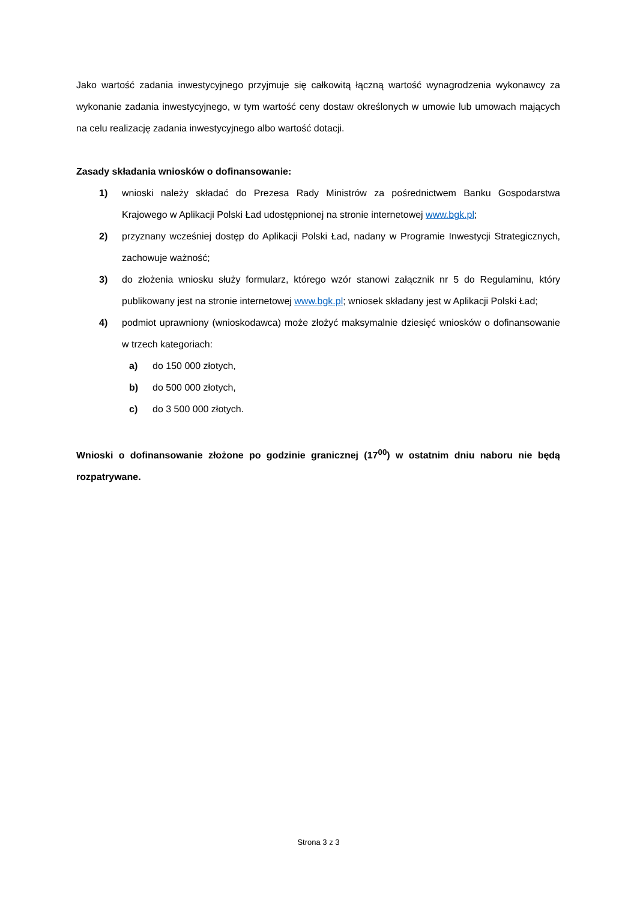Jako wartość zadania inwestycyjnego przyjmuje się całkowitą łączną wartość wynagrodzenia wykonawcy za wykonanie zadania inwestycyjnego, w tym wartość ceny dostaw określonych w umowie lub umowach mających na celu realizację zadania inwestycyjnego albo wartość dotacji.
Zasady składania wniosków o dofinansowanie:
1) wnioski należy składać do Prezesa Rady Ministrów za pośrednictwem Banku Gospodarstwa Krajowego w Aplikacji Polski Ład udostępnionej na stronie internetowej www.bgk.pl;
2) przyznany wcześniej dostęp do Aplikacji Polski Ład, nadany w Programie Inwestycji Strategicznych, zachowuje ważność;
3) do złożenia wniosku służy formularz, którego wzór stanowi załącznik nr 5 do Regulaminu, który publikowany jest na stronie internetowej www.bgk.pl; wniosek składany jest w Aplikacji Polski Ład;
4) podmiot uprawniony (wnioskodawca) może złożyć maksymalnie dziesięć wniosków o dofinansowanie w trzech kategoriach:
a) do 150 000 złotych,
b) do 500 000 złotych,
c) do 3 500 000 złotych.
Wnioski o dofinansowanie złożone po godzinie granicznej (17<sup>00</sup>) w ostatnim dniu naboru nie będą rozpatrywane.
Strona 3 z 3